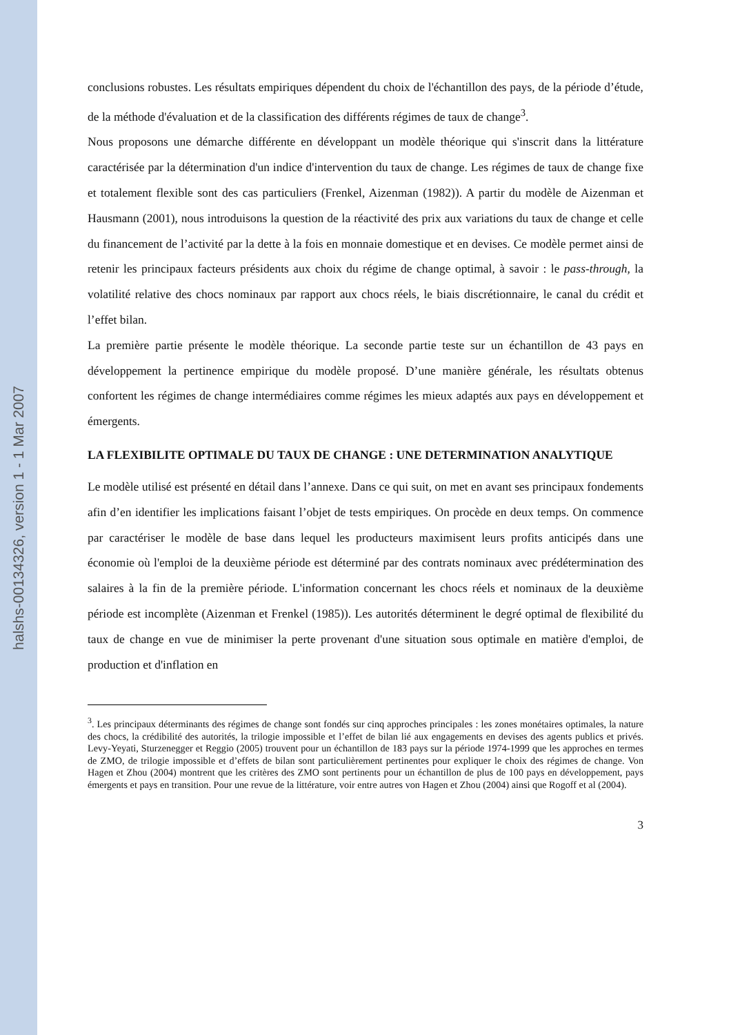halshs-00134326, version 1 - 1 Mar 2007
conclusions robustes. Les résultats empiriques dépendent du choix de l'échantillon des pays, de la période d’étude, de la méthode d'évaluation et de la classification des différents régimes de taux de change<sup>3</sup>.
Nous proposons une démarche différente en développant un modèle théorique qui s'inscrit dans la littérature caractérisée par la détermination d'un indice d'intervention du taux de change. Les régimes de taux de change fixe et totalement flexible sont des cas particuliers (Frenkel, Aizenman (1982)). A partir du modèle de Aizenman et Hausmann (2001), nous introduisons la question de la réactivité des prix aux variations du taux de change et celle du financement de l’activité par la dette à la fois en monnaie domestique et en devises. Ce modèle permet ainsi de retenir les principaux facteurs présidents aux choix du régime de change optimal, à savoir : le pass-through, la volatilité relative des chocs nominaux par rapport aux chocs réels, le biais discrétionnaire, le canal du crédit et l’effet bilan.
La première partie présente le modèle théorique. La seconde partie teste sur un échantillon de 43 pays en développement la pertinence empirique du modèle proposé. D’une manière générale, les résultats obtenus confortent les régimes de change intermédiaires comme régimes les mieux adaptés aux pays en développement et émergents.
LA FLEXIBILITE OPTIMALE DU TAUX DE CHANGE : UNE DETERMINATION ANALYTIQUE
Le modèle utilisé est présenté en détail dans l’annexe. Dans ce qui suit, on met en avant ses principaux fondements afin d’en identifier les implications faisant l’objet de tests empiriques. On procède en deux temps. On commence par caractériser le modèle de base dans lequel les producteurs maximisent leurs profits anticipés dans une économie où l'emploi de la deuxième période est déterminé par des contrats nominaux avec prédétermination des salaires à la fin de la première période. L'information concernant les chocs réels et nominaux de la deuxième période est incomplète (Aizenman et Frenkel (1985)). Les autorités déterminent le degré optimal de flexibilité du taux de change en vue de minimiser la perte provenant d'une situation sous optimale en matière d'emploi, de production et d'inflation en
<sup>3</sup>. Les principaux déterminants des régimes de change sont fondés sur cinq approches principales : les zones monétaires optimales, la nature des chocs, la crédibilité des autorités, la trilogie impossible et l’effet de bilan lié aux engagements en devises des agents publics et privés. Levy-Yeyati, Sturzenegger et Reggio (2005) trouvent pour un échantillon de 183 pays sur la période 1974-1999 que les approches en termes de ZMO, de trilogie impossible et d’effets de bilan sont particulièrement pertinentes pour expliquer le choix des régimes de change. Von Hagen et Zhou (2004) montrent que les critères des ZMO sont pertinents pour un échantillon de plus de 100 pays en développement, pays émergents et pays en transition. Pour une revue de la littérature, voir entre autres von Hagen et Zhou (2004) ainsi que Rogoff et al (2004).
3